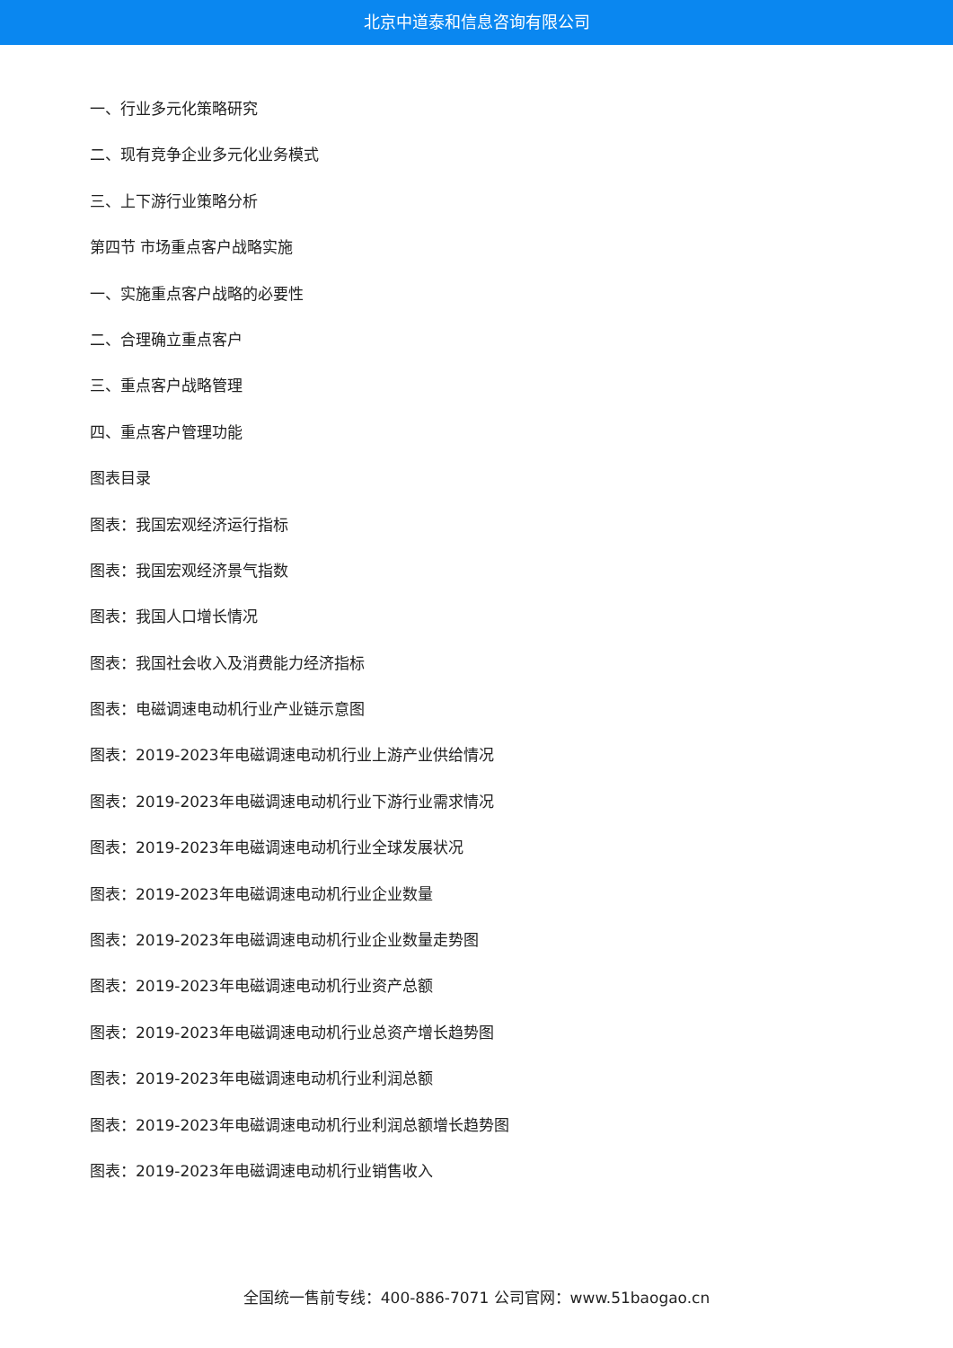北京中道泰和信息咨询有限公司
一、行业多元化策略研究
二、现有竞争企业多元化业务模式
三、上下游行业策略分析
第四节 市场重点客户战略实施
一、实施重点客户战略的必要性
二、合理确立重点客户
三、重点客户战略管理
四、重点客户管理功能
图表目录
图表：我国宏观经济运行指标
图表：我国宏观经济景气指数
图表：我国人口增长情况
图表：我国社会收入及消费能力经济指标
图表：电磁调速电动机行业产业链示意图
图表：2019-2023年电磁调速电动机行业上游产业供给情况
图表：2019-2023年电磁调速电动机行业下游行业需求情况
图表：2019-2023年电磁调速电动机行业全球发展状况
图表：2019-2023年电磁调速电动机行业企业数量
图表：2019-2023年电磁调速电动机行业企业数量走势图
图表：2019-2023年电磁调速电动机行业资产总额
图表：2019-2023年电磁调速电动机行业总资产增长趋势图
图表：2019-2023年电磁调速电动机行业利润总额
图表：2019-2023年电磁调速电动机行业利润总额增长趋势图
图表：2019-2023年电磁调速电动机行业销售收入
全国统一售前专线：400-886-7071 公司官网：www.51baogao.cn